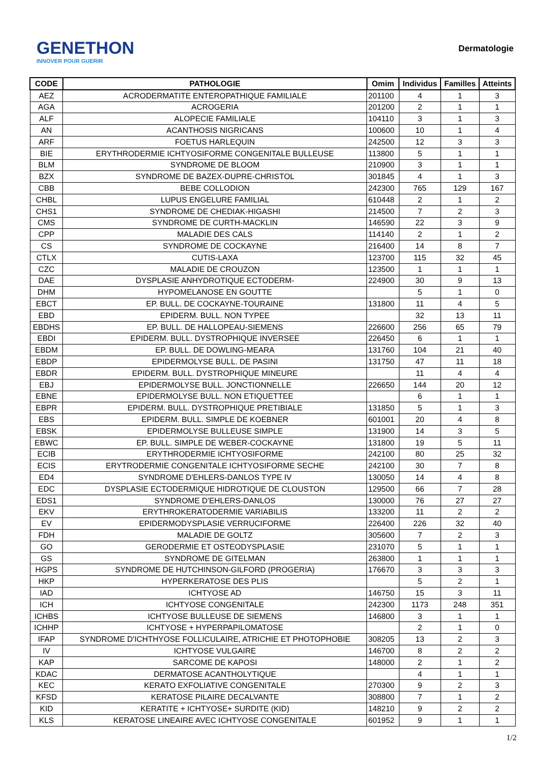GENETHON
INNOVER POUR GUERIR
Dermatologie
| CODE | PATHOLOGIE | Omim | Individus | Familles | Atteints |
| --- | --- | --- | --- | --- | --- |
| AEZ | ACRODERMATITE ENTEROPATHIQUE FAMILIALE | 201100 | 4 | 1 | 3 |
| AGA | ACROGERIA | 201200 | 2 | 1 | 1 |
| ALF | ALOPECIE FAMILIALE | 104110 | 3 | 1 | 3 |
| AN | ACANTHOSIS NIGRICANS | 100600 | 10 | 1 | 4 |
| ARF | FOETUS HARLEQUIN | 242500 | 12 | 3 | 3 |
| BIE | ERYTHRODERMIE ICHTYOSIFORME CONGENITALE BULLEUSE | 113800 | 5 | 1 | 1 |
| BLM | SYNDROME DE BLOOM | 210900 | 3 | 1 | 1 |
| BZX | SYNDROME DE BAZEX-DUPRE-CHRISTOL | 301845 | 4 | 1 | 3 |
| CBB | BEBE COLLODION | 242300 | 765 | 129 | 167 |
| CHBL | LUPUS ENGELURE FAMILIAL | 610448 | 2 | 1 | 2 |
| CHS1 | SYNDROME DE CHEDIAK-HIGASHI | 214500 | 7 | 2 | 3 |
| CMS | SYNDROME DE CURTH-MACKLIN | 146590 | 22 | 3 | 9 |
| CPP | MALADIE DES CALS | 114140 | 2 | 1 | 2 |
| CS | SYNDROME DE COCKAYNE | 216400 | 14 | 8 | 7 |
| CTLX | CUTIS-LAXA | 123700 | 115 | 32 | 45 |
| CZC | MALADIE DE CROUZON | 123500 | 1 | 1 | 1 |
| DAE | DYSPLASIE ANHYDROTIQUE ECTODERM- | 224900 | 30 | 9 | 13 |
| DHM | HYPOMELANOSE EN GOUTTE | | 5 | 1 | 0 |
| EBCT | EP. BULL. DE COCKAYNE-TOURAINE | 131800 | 11 | 4 | 5 |
| EBD | EPIDERM. BULL. NON TYPEE | | 32 | 13 | 11 |
| EBDHS | EP. BULL. DE HALLOPEAU-SIEMENS | 226600 | 256 | 65 | 79 |
| EBDI | EPIDERM. BULL. DYSTROPHIQUE INVERSEE | 226450 | 6 | 1 | 1 |
| EBDM | EP. BULL. DE DOWLING-MEARA | 131760 | 104 | 21 | 40 |
| EBDP | EPIDERMOLYSE BULL. DE PASINI | 131750 | 47 | 11 | 18 |
| EBDR | EPIDERM. BULL. DYSTROPHIQUE MINEURE | | 11 | 4 | 4 |
| EBJ | EPIDERMOLYSE BULL. JONCTIONNELLE | 226650 | 144 | 20 | 12 |
| EBNE | EPIDERMOLYSE BULL. NON ETIQUETTEE | | 6 | 1 | 1 |
| EBPR | EPIDERM. BULL. DYSTROPHIQUE PRETIBIALE | 131850 | 5 | 1 | 3 |
| EBS | EPIDERM. BULL. SIMPLE DE KOEBNER | 601001 | 20 | 4 | 8 |
| EBSK | EPIDERMOLYSE BULLEUSE SIMPLE | 131900 | 14 | 3 | 5 |
| EBWC | EP. BULL. SIMPLE DE WEBER-COCKAYNE | 131800 | 19 | 5 | 11 |
| ECIB | ERYTHRODERMIE ICHTYOSIFORME | 242100 | 80 | 25 | 32 |
| ECIS | ERYTRODERMIE CONGENITALE ICHTYOSIFORME SECHE | 242100 | 30 | 7 | 8 |
| ED4 | SYNDROME D'EHLERS-DANLOS TYPE IV | 130050 | 14 | 4 | 8 |
| EDC | DYSPLASIE ECTODERMIQUE HIDROTIQUE DE CLOUSTON | 129500 | 66 | 7 | 28 |
| EDS1 | SYNDROME D'EHLERS-DANLOS | 130000 | 76 | 27 | 27 |
| EKV | ERYTHROKERATODERMIE VARIABILIS | 133200 | 11 | 2 | 2 |
| EV | EPIDERMODYSPLASIE VERRUCIFORME | 226400 | 226 | 32 | 40 |
| FDH | MALADIE DE GOLTZ | 305600 | 7 | 2 | 3 |
| GO | GERODERMIE ET OSTEODYSPLASIE | 231070 | 5 | 1 | 1 |
| GS | SYNDROME DE GITELMAN | 263800 | 1 | 1 | 1 |
| HGPS | SYNDROME DE HUTCHINSON-GILFORD (PROGERIA) | 176670 | 3 | 3 | 3 |
| HKP | HYPERKERATOSE DES PLIS | | 5 | 2 | 1 |
| IAD | ICHTYOSE AD | 146750 | 15 | 3 | 11 |
| ICH | ICHTYOSE CONGENITALE | 242300 | 1173 | 248 | 351 |
| ICHBS | ICHTYOSE BULLEUSE DE SIEMENS | 146800 | 3 | 1 | 1 |
| ICHHP | ICHTYOSE + HYPERPAPILOMATOSE | | 2 | 1 | 0 |
| IFAP | SYNDROME D'ICHTHYOSE FOLLICULAIRE, ATRICHIE ET PHOTOPHOBIE | 308205 | 13 | 2 | 3 |
| IV | ICHTYOSE VULGAIRE | 146700 | 8 | 2 | 2 |
| KAP | SARCOME DE KAPOSI | 148000 | 2 | 1 | 2 |
| KDAC | DERMATOSE ACANTHOLYTIQUE | | 4 | 1 | 1 |
| KEC | KERATO EXFOLIATIVE CONGENITALE | 270300 | 9 | 2 | 3 |
| KFSD | KERATOSE PILAIRE DECALVANTE | 308800 | 7 | 1 | 2 |
| KID | KERATITE + ICHTYOSE+ SURDITE (KID) | 148210 | 9 | 2 | 2 |
| KLS | KERATOSE LINEAIRE AVEC ICHTYOSE CONGENITALE | 601952 | 9 | 1 | 1 |
1/2